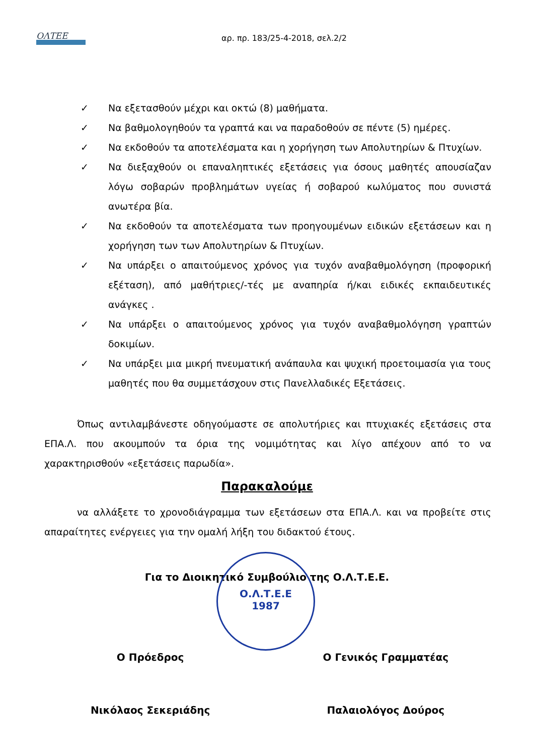ΟΛΤΕΕ αρ. πρ. 183/25-4-2018, σελ.2/2
✓ Να εξετασθούν μέχρι και οκτώ (8) μαθήματα.
✓ Να βαθμολογηθούν τα γραπτά και να παραδοθούν σε πέντε (5) ημέρες.
✓ Να εκδοθούν τα αποτελέσματα και η χορήγηση των Απολυτηρίων & Πτυχίων.
✓ Να διεξαχθούν οι επαναληπτικές εξετάσεις για όσους μαθητές απουσίαζαν λόγω σοβαρών προβλημάτων υγείας ή σοβαρού κωλύματος που συνιστά ανωτέρα βία.
✓ Να εκδοθούν τα αποτελέσματα των προηγουμένων ειδικών εξετάσεων και η χορήγηση των των Απολυτηρίων & Πτυχίων.
✓ Να υπάρξει ο απαιτούμενος χρόνος για τυχόν αναβαθμολόγηση (προφορική εξέταση), από μαθήτριες/-τές με αναπηρία ή/και ειδικές εκπαιδευτικές ανάγκες .
✓ Να υπάρξει ο απαιτούμενος χρόνος για τυχόν αναβαθμολόγηση γραπτών δοκιμίων.
✓ Να υπάρξει μια μικρή πνευματική ανάπαυλα και ψυχική προετοιμασία για τους μαθητές που θα συμμετάσχουν στις Πανελλαδικές Εξετάσεις.
Όπως αντιλαμβάνεστε οδηγούμαστε σε απολυτήριες και πτυχιακές εξετάσεις στα ΕΠΑ.Λ. που ακουμπούν τα όρια της νομιμότητας και λίγο απέχουν από το να χαρακτηρισθούν «εξετάσεις παρωδία».
Παρακαλούμε
να αλλάξετε το χρονοδιάγραμμα των εξετάσεων στα ΕΠΑ.Λ. και να προβείτε στις απαραίτητες ενέργειες για την ομαλή λήξη του διδακτού έτους.
Για το Διοικητικό Συμβούλιο της Ο.Λ.Τ.Ε.Ε.
Ο Πρόεδρος
Νικόλαος Σεκεριάδης
Ο Γενικός Γραμματέας
Παλαιολόγος Δούρος
Ο.Λ.Τ.Ε.Ε
1987